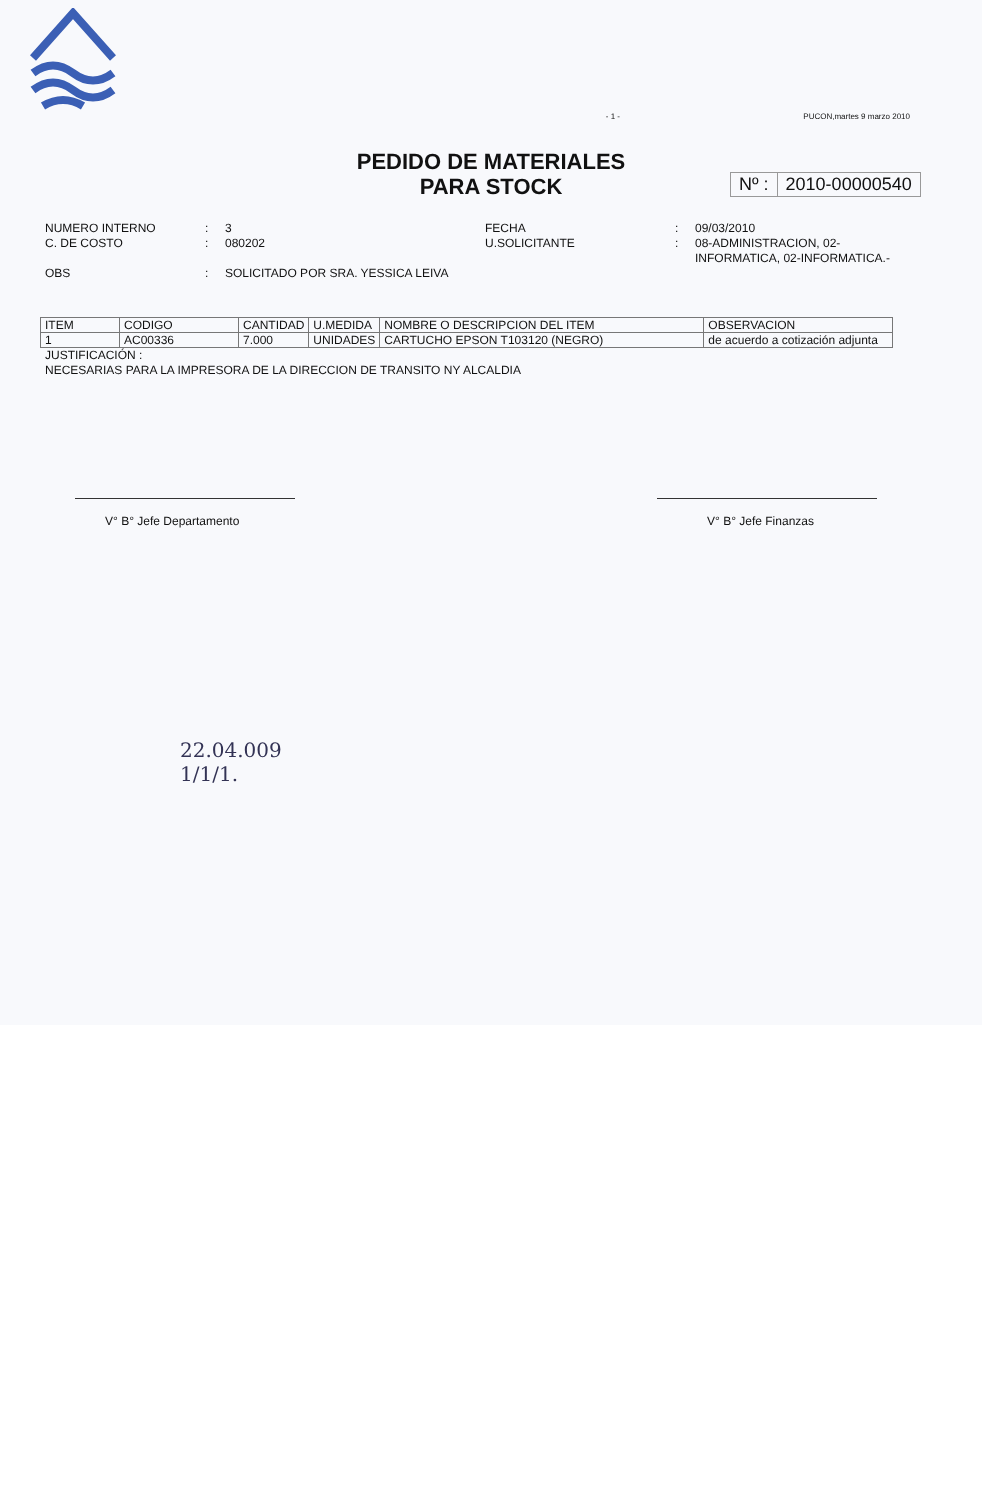- 1 - PUCON,martes 9 marzo 2010
PEDIDO DE MATERIALES
PARA STOCK
Nº : 2010-00000540
NUMERO INTERNO
C. DE COSTO
OBS
:
:
:
3
080202
SOLICITADO POR SRA. YESSICA LEIVA
FECHA
U.SOLICITANTE
:
:
09/03/2010
08-ADMINISTRACION, 02-
INFORMATICA, 02-INFORMATICA.-
| ITEM | CODIGO | CANTIDAD | U.MEDIDA | NOMBRE O DESCRIPCION DEL ITEM | OBSERVACION |
| --- | --- | --- | --- | --- | --- |
| 1 | AC00336 | 7.000 | UNIDADES | CARTUCHO EPSON T103120 (NEGRO) | de acuerdo a cotización adjunta |
JUSTIFICACIÓN :
NECESARIAS PARA LA IMPRESORA DE LA DIRECCION DE TRANSITO NY ALCALDIA
V° B° Jefe Departamento V° B° Jefe Finanzas
22.04.009
1/1/1.